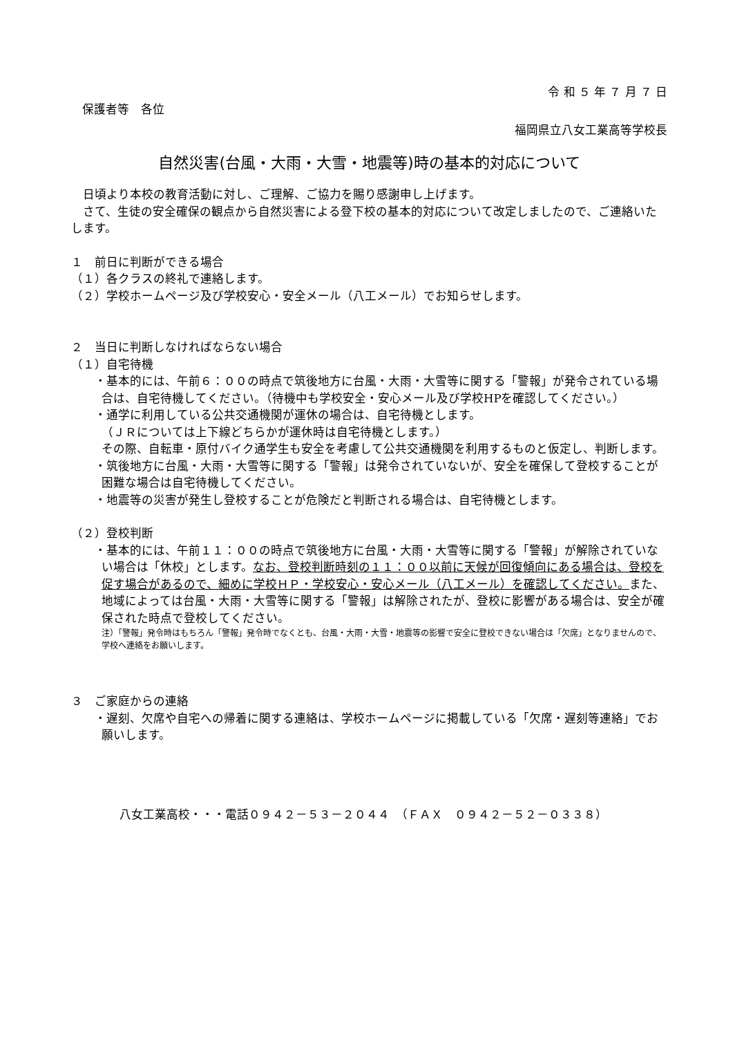令 和 ５ 年 ７ 月 ７ 日　
保護者等　各位
福岡県立八女工業高等学校長
自然災害(台風・大雨・大雪・地震等)時の基本的対応について
　日頃より本校の教育活動に対し、ご理解、ご協力を賜り感謝申し上げます。
　さて、生徒の安全確保の観点から自然災害による登下校の基本的対応について改定しましたので、ご連絡いたします。
１　前日に判断ができる場合
（１）各クラスの終礼で連絡します。
（２）学校ホームページ及び学校安心・安全メール（八工メール）でお知らせします。
２　当日に判断しなければならない場合
（１）自宅待機
・基本的には、午前６：００の時点で筑後地方に台風・大雨・大雪等に関する「警報」が発令されている場合は、自宅待機してください。（待機中も学校安全・安心メール及び学校HPを確認してください。）
・通学に利用している公共交通機関が運休の場合は、自宅待機とします。
（ＪＲについては上下線どちらかが運休時は自宅待機とします。）
その際、自転車・原付バイク通学生も安全を考慮して公共交通機関を利用するものと仮定し、判断します。
・筑後地方に台風・大雨・大雪等に関する「警報」は発令されていないが、安全を確保して登校することが困難な場合は自宅待機してください。
・地震等の災害が発生し登校することが危険だと判断される場合は、自宅待機とします。
（２）登校判断
・基本的には、午前１１：００の時点で筑後地方に台風・大雨・大雪等に関する「警報」が解除されていない場合は「休校」とします。なお、登校判断時刻の１１：００以前に天候が回復傾向にある場合は、登校を促す場合があるので、細めに学校ＨＰ・学校安心・安心メール（八工メール）を確認してください。また、地域によっては台風・大雨・大雪等に関する「警報」は解除されたが、登校に影響がある場合は、安全が確保された時点で登校してください。
注）「警報」発令時はもちろん「警報」発令時でなくとも、台風・大雨・大雪・地震等の影響で安全に登校できない場合は「欠席」となりませんので、学校へ連絡をお願いします。
３　ご家庭からの連絡
・遅刻、欠席や自宅への帰着に関する連絡は、学校ホームページに掲載している「欠席・遅刻等連絡」でお願いします。
八女工業高校・・・電話０９４２－５３－２０４４　（ＦＡＸ　０９４２－５２－０３３８）